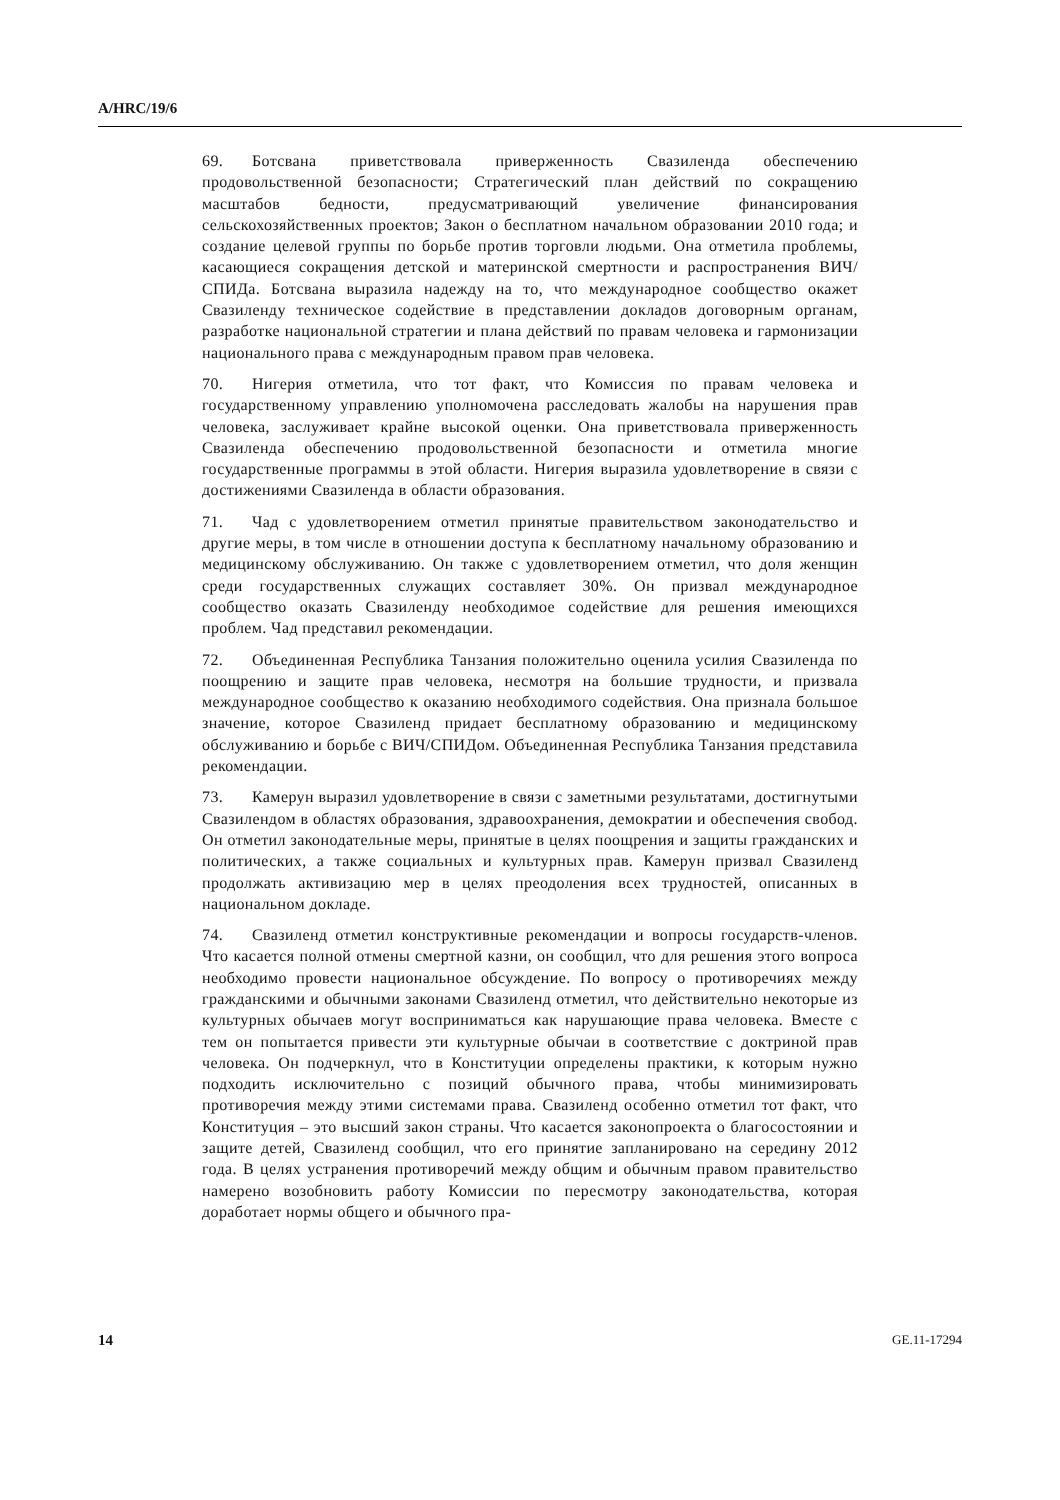A/HRC/19/6
69. Ботсвана приветствовала приверженность Свазиленда обеспечению продовольственной безопасности; Стратегический план действий по сокращению масштабов бедности, предусматривающий увеличение финансирования сельскохозяйственных проектов; Закон о бесплатном начальном образовании 2010 года; и создание целевой группы по борьбе против торговли людьми. Она отметила проблемы, касающиеся сокращения детской и материнской смертности и распространения ВИЧ/СПИДа. Ботсвана выразила надежду на то, что международное сообщество окажет Свазиленду техническое содействие в представлении докладов договорным органам, разработке национальной стратегии и плана действий по правам человека и гармонизации национального права с международным правом прав человека.
70. Нигерия отметила, что тот факт, что Комиссия по правам человека и государственному управлению уполномочена расследовать жалобы на нарушения прав человека, заслуживает крайне высокой оценки. Она приветствовала приверженность Свазиленда обеспечению продовольственной безопасности и отметила многие государственные программы в этой области. Нигерия выразила удовлетворение в связи с достижениями Свазиленда в области образования.
71. Чад с удовлетворением отметил принятые правительством законодательство и другие меры, в том числе в отношении доступа к бесплатному начальному образованию и медицинскому обслуживанию. Он также с удовлетворением отметил, что доля женщин среди государственных служащих составляет 30%. Он призвал международное сообщество оказать Свазиленду необходимое содействие для решения имеющихся проблем. Чад представил рекомендации.
72. Объединенная Республика Танзания положительно оценила усилия Свазиленда по поощрению и защите прав человека, несмотря на большие трудности, и призвала международное сообщество к оказанию необходимого содействия. Она признала большое значение, которое Свазиленд придает бесплатному образованию и медицинскому обслуживанию и борьбе с ВИЧ/СПИДом. Объединенная Республика Танзания представила рекомендации.
73. Камерун выразил удовлетворение в связи с заметными результатами, достигнутыми Свазилендом в областях образования, здравоохранения, демократии и обеспечения свобод. Он отметил законодательные меры, принятые в целях поощрения и защиты гражданских и политических, а также социальных и культурных прав. Камерун призвал Свазиленд продолжать активизацию мер в целях преодоления всех трудностей, описанных в национальном докладе.
74. Свазиленд отметил конструктивные рекомендации и вопросы государств-членов. Что касается полной отмены смертной казни, он сообщил, что для решения этого вопроса необходимо провести национальное обсуждение. По вопросу о противоречиях между гражданскими и обычными законами Свазиленд отметил, что действительно некоторые из культурных обычаев могут восприниматься как нарушающие права человека. Вместе с тем он попытается привести эти культурные обычаи в соответствие с доктриной прав человека. Он подчеркнул, что в Конституции определены практики, к которым нужно подходить исключительно с позиций обычного права, чтобы минимизировать противоречия между этими системами права. Свазиленд особенно отметил тот факт, что Конституция – это высший закон страны. Что касается законопроекта о благосостоянии и защите детей, Свазиленд сообщил, что его принятие запланировано на середину 2012 года. В целях устранения противоречий между общим и обычным правом правительство намерено возобновить работу Комиссии по пересмотру законодательства, которая доработает нормы общего и обычного пра-
14 GE.11-17294